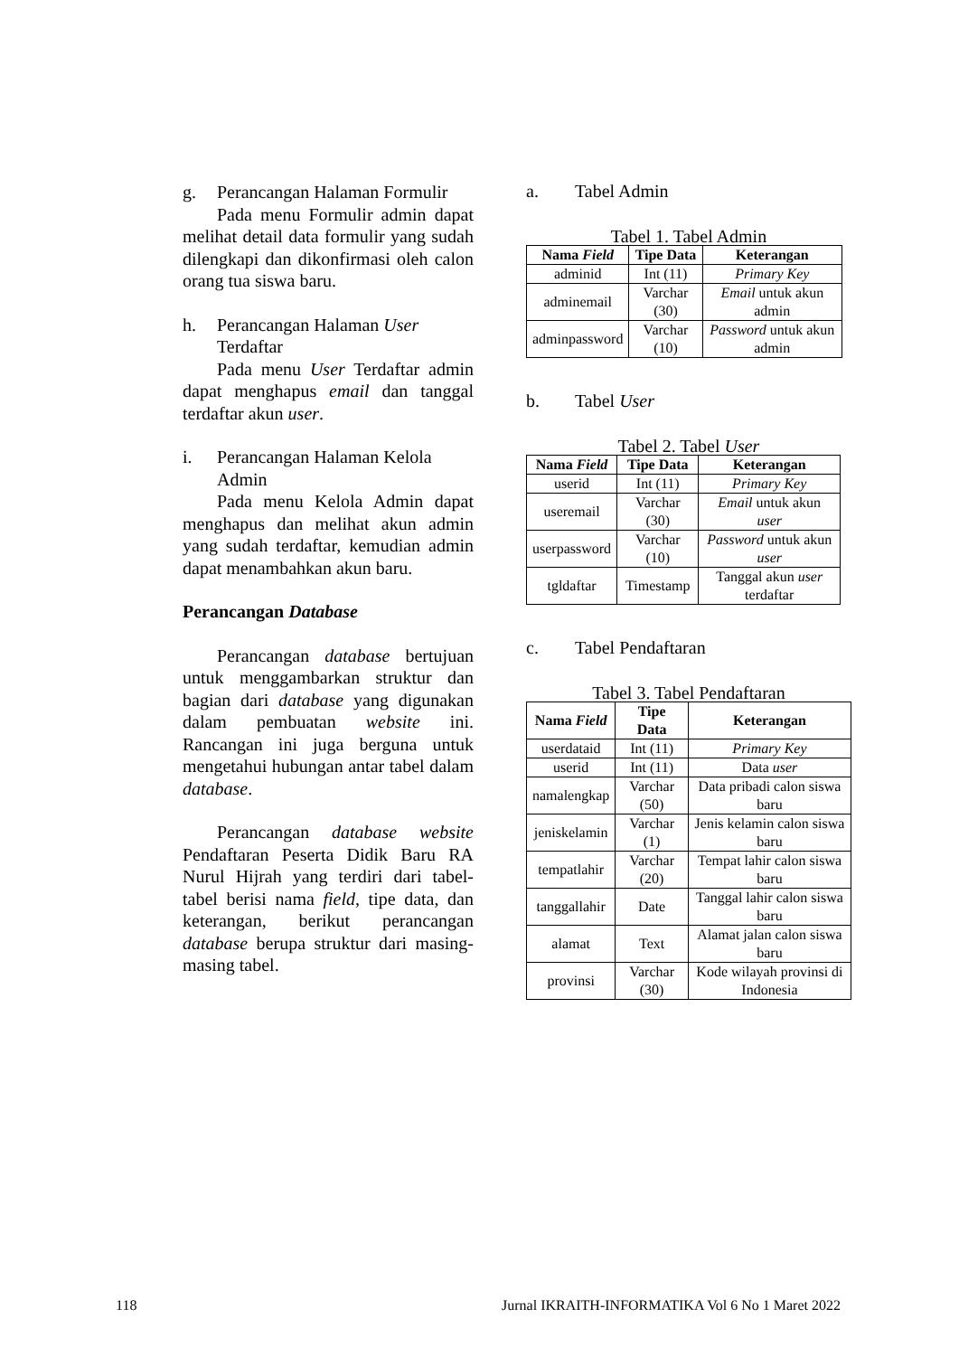g. Perancangan Halaman Formulir
Pada menu Formulir admin dapat melihat detail data formulir yang sudah dilengkapi dan dikonfirmasi oleh calon orang tua siswa baru.
h. Perancangan Halaman User Terdaftar
Pada menu User Terdaftar admin dapat menghapus email dan tanggal terdaftar akun user.
i. Perancangan Halaman Kelola Admin
Pada menu Kelola Admin dapat menghapus dan melihat akun admin yang sudah terdaftar, kemudian admin dapat menambahkan akun baru.
Perancangan Database
Perancangan database bertujuan untuk menggambarkan struktur dan bagian dari database yang digunakan dalam pembuatan website ini. Rancangan ini juga berguna untuk mengetahui hubungan antar tabel dalam database.
Perancangan database website Pendaftaran Peserta Didik Baru RA Nurul Hijrah yang terdiri dari tabel-tabel berisi nama field, tipe data, dan keterangan, berikut perancangan database berupa struktur dari masing-masing tabel.
a. Tabel Admin
Tabel 1. Tabel Admin
| Nama Field | Tipe Data | Keterangan |
| --- | --- | --- |
| adminid | Int (11) | Primary Key |
| adminemail | Varchar (30) | Email untuk akun admin |
| adminpassword | Varchar (10) | Password untuk akun admin |
b. Tabel User
Tabel 2. Tabel User
| Nama Field | Tipe Data | Keterangan |
| --- | --- | --- |
| userid | Int (11) | Primary Key |
| useremail | Varchar (30) | Email untuk akun user |
| userpassword | Varchar (10) | Password untuk akun user |
| tgldaftar | Timestamp | Tanggal akun user terdaftar |
c. Tabel Pendaftaran
Tabel 3. Tabel Pendaftaran
| Nama Field | Tipe Data | Keterangan |
| --- | --- | --- |
| userdataid | Int (11) | Primary Key |
| userid | Int (11) | Data user |
| namalengkap | Varchar (50) | Data pribadi calon siswa baru |
| jeniskelamin | Varchar (1) | Jenis kelamin calon siswa baru |
| tempatlahir | Varchar (20) | Tempat lahir calon siswa baru |
| tanggallahir | Date | Tanggal lahir calon siswa baru |
| alamat | Text | Alamat jalan calon siswa baru |
| provinsi | Varchar (30) | Kode wilayah provinsi di Indonesia |
118 Jurnal IKRAITH-INFORMATIKA Vol 6 No 1 Maret 2022